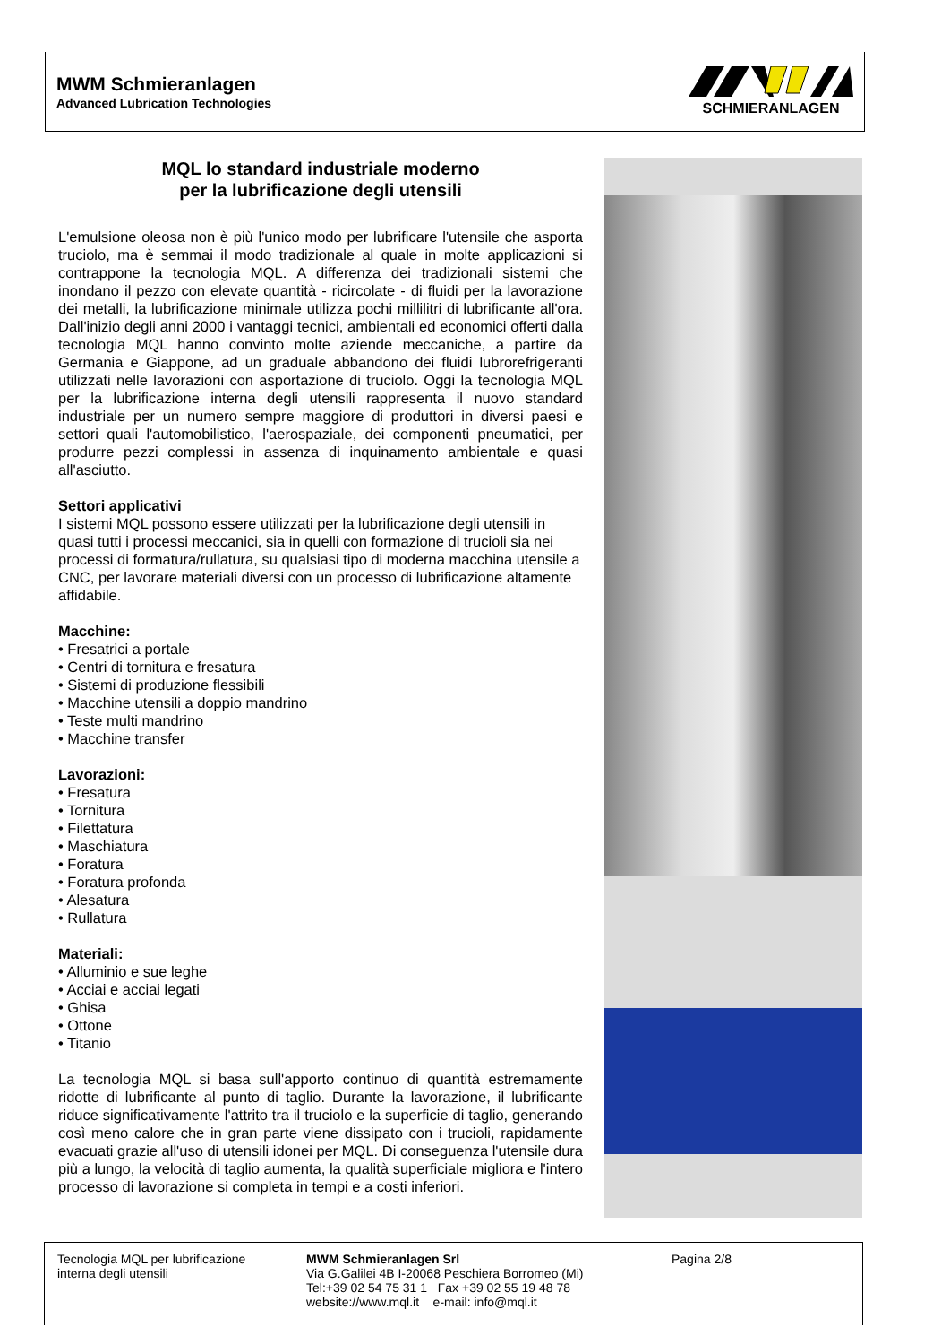MWM Schmieranlagen
Advanced Lubrication Technologies
SCHMIERANLAGEN
MQL lo standard industriale moderno
per la lubrificazione degli utensili
L'emulsione oleosa non è più l'unico modo per lubrificare l'utensile che asporta truciolo, ma è semmai il modo tradizionale al quale in molte applicazioni si contrappone la tecnologia MQL. A differenza dei tradizionali sistemi che inondano il pezzo con elevate quantità - ricircolate - di fluidi per la lavorazione dei metalli, la lubrificazione minimale utilizza pochi millilitri di lubrificante all'ora. Dall'inizio degli anni 2000 i vantaggi tecnici, ambientali ed economici offerti dalla tecnologia MQL hanno convinto molte aziende meccaniche, a partire da Germania e Giappone, ad un graduale abbandono dei fluidi lubrorefrigeranti utilizzati nelle lavorazioni con asportazione di truciolo. Oggi la tecnologia MQL per la lubrificazione interna degli utensili rappresenta il nuovo standard industriale per un numero sempre maggiore di produttori in diversi paesi e settori quali l'automobilistico, l'aerospaziale, dei componenti pneumatici, per produrre pezzi complessi in assenza di inquinamento ambientale e quasi all'asciutto.
Settori applicativi
I sistemi MQL possono essere utilizzati per la lubrificazione degli utensili in quasi tutti i processi meccanici, sia in quelli con formazione di trucioli sia nei processi di formatura/rullatura, su qualsiasi tipo di moderna macchina utensile a CNC, per lavorare materiali diversi con un processo di lubrificazione altamente affidabile.
Macchine:
• Fresatrici a portale
• Centri di tornitura e fresatura
• Sistemi di produzione flessibili
• Macchine utensili a doppio mandrino
• Teste multi mandrino
• Macchine transfer
Lavorazioni:
• Fresatura
• Tornitura
• Filettatura
• Maschiatura
• Foratura
• Foratura profonda
• Alesatura
• Rullatura
Materiali:
• Alluminio e sue leghe
• Acciai e acciai legati
• Ghisa
• Ottone
• Titanio
La tecnologia MQL si basa sull'apporto continuo di quantità estremamente ridotte di lubrificante al punto di taglio. Durante la lavorazione, il lubrificante riduce significativamente l'attrito tra il truciolo e la superficie di taglio, generando così meno calore che in gran parte viene dissipato con i trucioli, rapidamente evacuati grazie all'uso di utensili idonei per MQL. Di conseguenza l'utensile dura più a lungo, la velocità di taglio aumenta, la qualità superficiale migliora e l'intero processo di lavorazione si completa in tempi e a costi inferiori.
Tecnologia MQL per lubrificazione interna degli utensili
MWM Schmieranlagen Srl
Via G.Galilei 4B I-20068 Peschiera Borromeo (Mi)
Tel:+39 02 54 75 31 1 Fax +39 02 55 19 48 78
website://www.mql.it e-mail: info@mql.it
Pagina 2/8